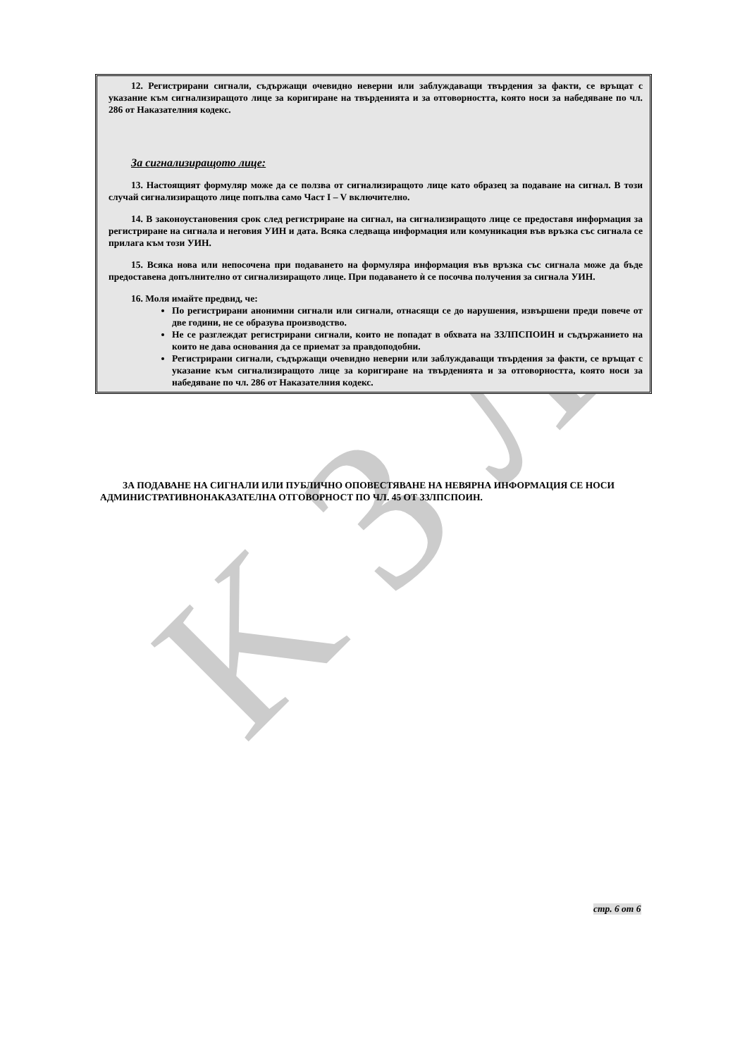K З Л
12. Регистрирани сигнали, съдържащи очевидно неверни или заблуждаващи твърдения за факти, се връщат с указание към сигнализиращото лице за коригиране на твърденията и за отговорността, която носи за набедяване по чл. 286 от Наказателния кодекс.
За сигнализиращото лице:
13. Настоящият формуляр може да се ползва от сигнализиращото лице като образец за подаване на сигнал. В този случай сигнализиращото лице попълва само Част I – V включително.
14. В законоустановения срок след регистриране на сигнал, на сигнализиращото лице се предоставя информация за регистриране на сигнала и неговия УИН и дата. Всяка следваща информация или комуникация във връзка със сигнала се прилага към този УИН.
15. Всяка нова или непосочена при подаването на формуляра информация във връзка със сигнала може да бъде предоставена допълнително от сигнализиращото лице. При подаването ѝ се посочва получения за сигнала УИН.
16. Моля имайте предвид, че:
По регистрирани анонимни сигнали или сигнали, отнасящи се до нарушения, извършени преди повече от две години, не се образува производство.
Не се разглеждат регистрирани сигнали, които не попадат в обхвата на ЗЗЛПСПОИН и съдържанието на които не дава основания да се приемат за правдоподобни.
Регистрирани сигнали, съдържащи очевидно неверни или заблуждаващи твърдения за факти, се връщат с указание към сигнализиращото лице за коригиране на твърденията и за отговорността, която носи за набедяване по чл. 286 от Наказателния кодекс.
ЗА ПОДАВАНЕ НА СИГНАЛИ ИЛИ ПУБЛИЧНО ОПОВЕСТЯВАНЕ НА НЕВЯРНА ИНФОРМАЦИЯ СЕ НОСИ АДМИНИСТРАТИВНОНАКАЗАТЕЛНА ОТГОВОРНОСТ ПО ЧЛ. 45 ОТ ЗЗЛПСПОИН.
стр. 6 от 6